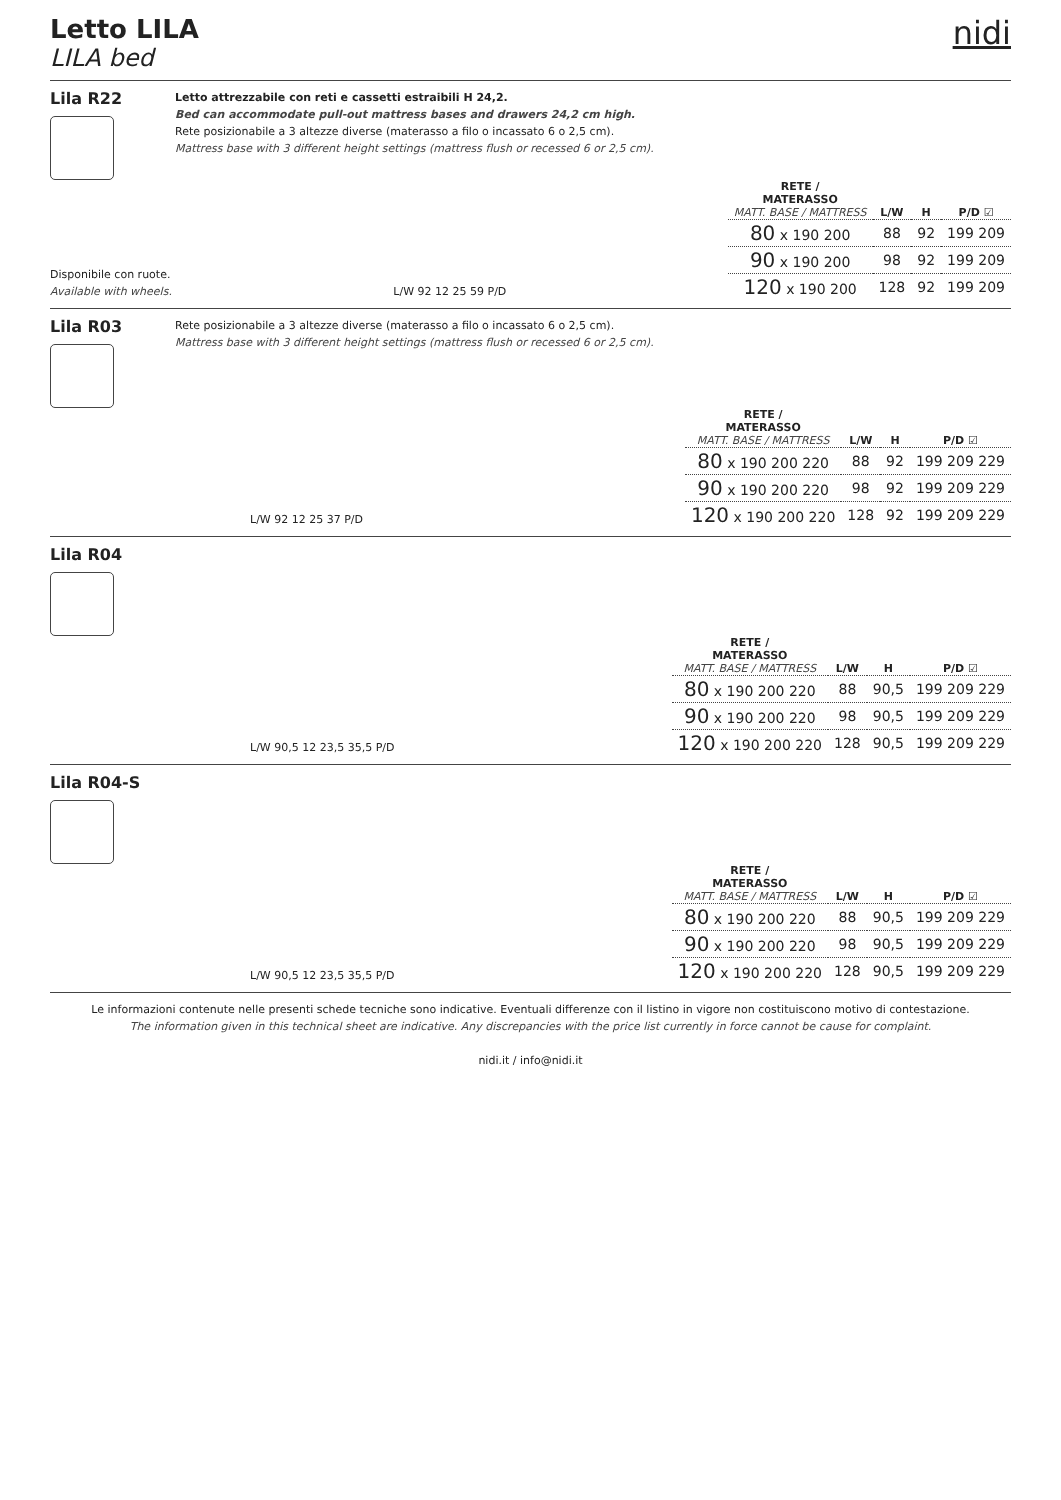Letto LILA
LILA bed
nidi
Lila R22
Letto attrezzabile con reti e cassetti estraibili H 24,2.
Bed can accommodate pull-out mattress bases and drawers 24,2 cm high.
Rete posizionabile a 3 altezze diverse (materasso a filo o incassato 6 o 2,5 cm).
Mattress base with 3 different height settings (mattress flush or recessed 6 or 2,5 cm).
Disponibile con ruote.
Available with wheels.
L/W 92 12 25 59 P/D
| RETE / MATERASSO MATT. BASE / MATTRESS | L/W | H | P/D ☑ |
| --- | --- | --- | --- |
| 80 x 190 200 | 88 | 92 | 199 209 |
| 90 x 190 200 | 98 | 92 | 199 209 |
| 120 x 190 200 | 128 | 92 | 199 209 |
Lila R03
Rete posizionabile a 3 altezze diverse (materasso a filo o incassato 6 o 2,5 cm).
Mattress base with 3 different height settings (mattress flush or recessed 6 or 2,5 cm).
L/W 92 12 25 37 P/D
| RETE / MATERASSO MATT. BASE / MATTRESS | L/W | H | P/D ☑ |
| --- | --- | --- | --- |
| 80 x 190 200 220 | 88 | 92 | 199 209 229 |
| 90 x 190 200 220 | 98 | 92 | 199 209 229 |
| 120 x 190 200 220 | 128 | 92 | 199 209 229 |
Lila R04
L/W 90,5 12 23,5 35,5 P/D
| RETE / MATERASSO MATT. BASE / MATTRESS | L/W | H | P/D ☑ |
| --- | --- | --- | --- |
| 80 x 190 200 220 | 88 | 90,5 | 199 209 229 |
| 90 x 190 200 220 | 98 | 90,5 | 199 209 229 |
| 120 x 190 200 220 | 128 | 90,5 | 199 209 229 |
Lila R04-S
L/W 90,5 12 23,5 35,5 P/D
| RETE / MATERASSO MATT. BASE / MATTRESS | L/W | H | P/D ☑ |
| --- | --- | --- | --- |
| 80 x 190 200 220 | 88 | 90,5 | 199 209 229 |
| 90 x 190 200 220 | 98 | 90,5 | 199 209 229 |
| 120 x 190 200 220 | 128 | 90,5 | 199 209 229 |
Le informazioni contenute nelle presenti schede tecniche sono indicative. Eventuali differenze con il listino in vigore non costituiscono motivo di contestazione.
The information given in this technical sheet are indicative. Any discrepancies with the price list currently in force cannot be cause for complaint.
nidi.it / info@nidi.it